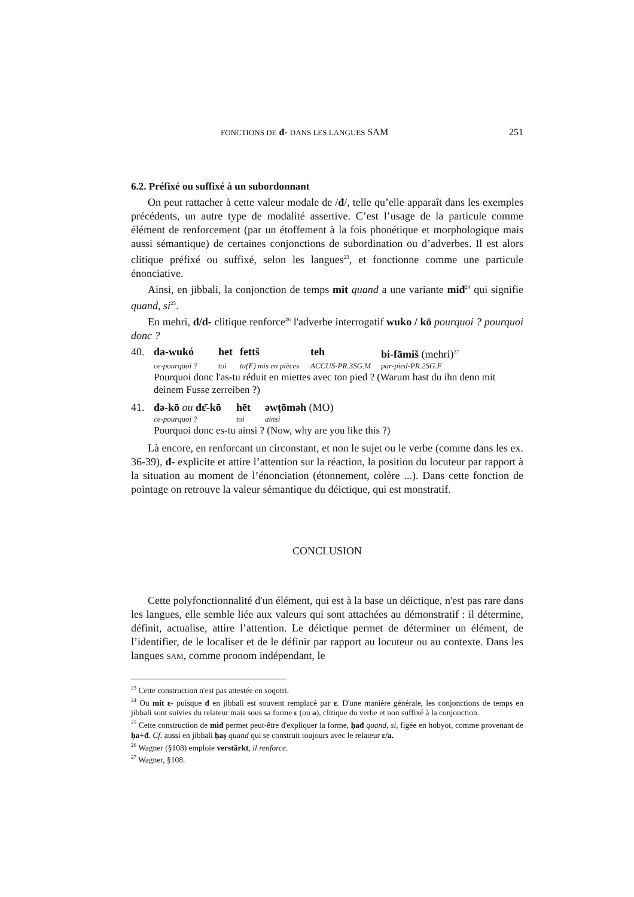FONCTIONS DE đ- DANS LES LANGUES SAM 251
6.2. Préfixé ou suffixé à un subordonnant
On peut rattacher à cette valeur modale de /đ/, telle qu’elle apparaît dans les exemples précédents, un autre type de modalité assertive. C’est l’usage de la particule comme élément de renforcement (par un étoffement à la fois phonétique et morphologique mais aussi sémantique) de certaines conjonctions de subordination ou d’adverbes. Il est alors clitique préfixé ou suffixé, selon les langues<sup>23</sup>, et fonctionne comme une particule énonciative.
Ainsi, en jibbali, la conjonction de temps mit quand a une variante miđ<sup>24</sup> qui signifie quand, si<sup>25</sup>.
En mehri, đ/d- clitique renforce<sup>26</sup> l'adverbe interrogatif wuko / kō pourquoi ? pourquoi donc ?
40. da-wukó het fettš teh bi-fāmiš (mehri)<sup>27</sup> ce-pourquoi ? toi tu(F) mis en pièces ACCUS-PR.3SG.M par-pied-PR.2SG.F
Pourquoi donc l'as-tu réduit en miettes avec ton pied ? (Warum hast du ihn denn mit deinem Fusse zerreiben ?)
41. đə-kō ou đɛ̄-kō hēt əwṭōməh (MO) ce-pourquoi ? toi ainsi
Pourquoi donc es-tu ainsi ? (Now, why are you like this ?)
Là encore, en renforcant un circonstant, et non le sujet ou le verbe (comme dans les ex. 36-39), đ- explicite et attire l’attention sur la réaction, la position du locuteur par rapport à la situation au moment de l’énonciation (étonnement, colère ...). Dans cette fonction de pointage on retrouve la valeur sémantique du déictique, qui est monstratif.
CONCLUSION
Cette polyfonctionnalité d'un élément, qui est à la base un déictique, n'est pas rare dans les langues, elle semble liée aux valeurs qui sont attachées au démonstratif : il détermine, définit, actualise, attire l’attention. Le déictique permet de déterminer un élément, de l’identifier, de le localiser et de le définir par rapport au locuteur ou au contexte. Dans les langues SAM, comme pronom indépendant, le
<sup>23</sup> Cette construction n'est pas attestée en soqotri.
<sup>24</sup> Ou mit ɛ- puisque đ en jibbali est souvent remplacé par ɛ. D'une manière générale, les conjonctions de temps en jibbali sont suivies du relateur mais sous sa forme ɛ (ou a), clitique du verbe et non suffixé à la conjonction.
<sup>25</sup> Cette construction de miđ permet peut-être d'expliquer la forme, ḥađ quand, si, figée en hobyot, comme provenant de ḥa+đ. Cf. aussi en jibbali ḥaṣ quand qui se construit toujours avec le relateur ɛ/a.
<sup>26</sup> Wagner (§108) emploie verstärkt, il renforce.
<sup>27</sup> Wagner, §108.